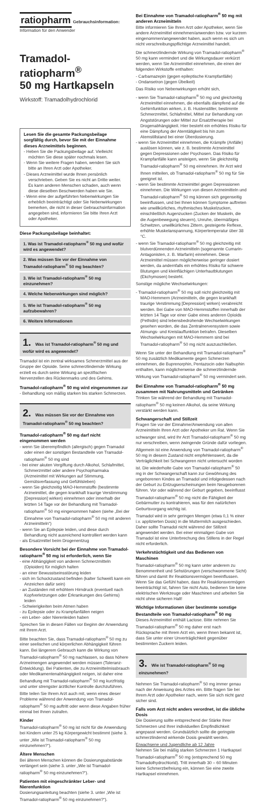ratiopharm Gebrauchsinformation: Information für den Anwender
Tramadol-ratiopharm<sup>®</sup>
50 mg Hartkapseln
Wirkstoff: Tramadolhydrochlorid
Lesen Sie die gesamte Packungsbeilage sorgfältig durch, bevor Sie mit der Einnahme dieses Arzneimittels beginnen.
- Heben Sie die Packungsbeilage auf. Vielleicht möchten Sie diese später nochmals lesen.
- Wenn Sie weitere Fragen haben, wenden Sie sich bitte an Ihren Arzt oder Apotheker.
- Dieses Arzneimittel wurde Ihnen persönlich verschrieben. Geben Sie es nicht an Dritte weiter. Es kann anderen Menschen schaden, auch wenn diese dieselben Beschwerden haben wie Sie.
- Wenn eine der aufgeführten Nebenwirkungen Sie erheblich beeinträchtigt oder Sie Nebenwirkungen bemerken, die nicht in dieser Gebrauchsinformation angegeben sind, informieren Sie bitte Ihren Arzt oder Apotheker.
Diese Packungsbeilage beinhaltet:
1. Was ist Tramadol-ratiopharm<sup>®</sup> 50 mg und wofür wird es angewendet?
2. Was müssen Sie vor der Einnahme von Tramadol-ratiopharm<sup>®</sup> 50 mg beachten?
3. Wie ist Tramadol-ratiopharm<sup>®</sup> 50 mg einzunehmen?
4. Welche Nebenwirkungen sind möglich?
5. Wie ist Tramadol-ratiopharm<sup>®</sup> 50 mg aufzubewahren?
6. Weitere Informationen
1. Was ist Tramadol-ratiopharm<sup>®</sup> 50 mg und wofür wird es angewendet?
Tramadol ist ein zentral wirksames Schmerzmittel aus der Gruppe der Opioide. Seine schmerzlindernde Wirkung erzielt es durch seine Wirkung an spezifischen Nervenzellen des Rückenmarks und des Gehirns.
Tramadol-ratiopharm<sup>®</sup> 50 mg wird eingenommen zur
- Behandlung von mäßig starken bis starken Schmerzen.
2. Was müssen Sie vor der Einnahme von Tramadol-ratiopharm<sup>®</sup> 50 mg beachten?
Tramadol-ratiopharm<sup>®</sup> 50 mg darf nicht eingenommen werden
- wenn Sie überempfindlich (allergisch) gegen Tramadol oder einen der sonstigen Bestandteile von Tramadol-ratiopharm<sup>®</sup> 50 mg sind
- bei einer akuten Vergiftung durch Alkohol, Schlafmittel, Schmerzmittel oder andere Psychopharmaka (Arzneimittel mit Wirkungen auf Stimmung, Gemütsverfassung und Gefühlsleben)
- wenn Sie gleichzeitig MAO-Hemmstoffe (bestimmte Arzneimittel, die gegen krankhaft traurige Verstimmung [Depression] wirken) einnehmen oder innerhalb der letzten 14 Tage vor der Behandlung mit Tramadol-ratiopharm<sup>®</sup> 50 mg eingenommen haben (siehe „Bei der Einnahme von Tramadol-ratiopharm<sup>®</sup> 50 mg mit anderen Arzneimitteln“)
- wenn Sie an Epilepsie leiden, und diese durch Behandlung nicht ausreichend kontrolliert werden kann
- als Ersatzmittel beim Drogenentzug
Besondere Vorsicht bei der Einnahme von Tramadol-ratiopharm<sup>®</sup> 50 mg ist erforderlich, wenn Sie
- eine Abhängigkeit von anderen Schmerzmitteln (Opioiden) für möglich halten
- an einer Bewusstseinsstörung leiden
- sich im Schockzustand befinden (kalter Schweiß kann ein Anzeichen dafür sein)
- an Zuständen mit erhöhtem Hirndruck (eventuell nach Kopfverletzungen oder Erkrankungen des Gehirns) leiden
- Schwierigkeiten beim Atmen haben
- zu Epilepsie oder zu Krampfanfällen neigen
- ein Leber- oder Nierenleiden haben
Sprechen Sie in diesen Fällen vor Beginn der Anwendung mit Ihrem Arzt.
Bitte beachten Sie, dass Tramadol-ratiopharm<sup>®</sup> 50 mg zu einer seelischen und körperlichen Abhängigkeit führen kann. Bei längerem Gebrauch kann die Wirkung von Tramadol-ratiopharm<sup>®</sup> 50 mg nachlassen, so dass höhere Arzneimengen angewendet werden müssen (Toleranz-Entwicklung). Bei Patienten, die zu Arzneimittelmissbrauch oder Medikamentenabhängigkeit neigen, ist daher eine Behandlung mit Tramadol-ratiopharm<sup>®</sup> 50 mg kurzfristig und unter strengster ärztlicher Kontrolle durchzuführen.
Bitte teilen Sie Ihrem Arzt auch mit, wenn eines dieser Probleme während der Anwendung von Tramadol-ratiopharm<sup>®</sup> 50 mg auftritt oder wenn diese Angaben früher einmal bei Ihnen zutrafen.
Kinder
Tramadol-ratiopharm<sup>®</sup> 50 mg ist nicht für die Anwendung bei Kindern unter 25 kg Körpergewicht bestimmt (siehe 3. unter „Wie ist Tramadol-ratiopharm<sup>®</sup> 50 mg einzunehmen?“).
Ältere Menschen
Bei älteren Menschen können die Dosierungsabstände verlängert sein (siehe 3. unter „Wie ist Tramadol-ratiopharm<sup>®</sup> 50 mg einzunehmen?“).
Patienten mit eingeschränkter Leber- und Nierenfunktion
Dosierungsanleitung beachten (siehe 3. unter „Wie ist Tramadol-ratiopharm<sup>®</sup> 50 mg einzunehmen?“).
Bei Einnahme von Tramadol-ratiopharm<sup>®</sup> 50 mg mit anderen Arzneimitteln
Bitte informieren Sie Ihren Arzt oder Apotheker, wenn Sie andere Arzneimittel einnehmen/anwenden bzw. vor kurzem eingenommen/angewendet haben, auch wenn es sich um nicht verschreibungspflichtige Arzneimittel handelt.
Die schmerzlindernde Wirkung von Tramadol-ratiopharm<sup>®</sup> 50 mg kann vermindert und die Wirkungsdauer verkürzt werden, wenn Sie Arzneimittel einnehmen, die einen der folgenden Wirkstoffe enthalten:
- Carbamazepin (gegen epileptische Krampfanfälle)
- Ondansetron (gegen Übelkeit)
Das Risiko von Nebenwirkungen erhöht sich,
- wenn Sie Tramadol-ratiopharm<sup>®</sup> 50 mg und gleichzeitig Arzneimittel einnehmen, die ebenfalls dämpfend auf die Gehirnfunktion wirken, z. B. Hustenstiller, bestimmte Schmerzmittel, Schlafmittel, Mittel zur Behandlung von Angststörungen oder Mittel zur Ersatztherapie bei Drogenabhängigkeit. Hier besteht ein erhöhtes Risiko für eine Dämpfung der Atemtätigkeit bis hin zum Atemstillstand bei einer Überdosierung.
- wenn Sie Arzneimittel einnehmen, die Krämpfe (Anfälle) auslösen können, wie z. B. bestimmte Arzneimittel gegen Depressionen oder Psychosen. Das Risiko für Krampfanfälle kann ansteigen, wenn Sie gleichzeitig Tramadol-ratiopharm<sup>®</sup> 50 mg einnehmen. Ihr Arzt wird Ihnen mitteilen, ob Tramadol-ratiopharm<sup>®</sup> 50 mg für Sie geeignet ist.
- wenn Sie bestimmte Arzneimittel gegen Depressionen einnehmen. Die Wirkungen von diesen Arzneimitteln und Tramadol-ratiopharm<sup>®</sup> 50 mg können sich gegenseitig beeinflussen, und bei Ihnen können Symptome auftreten wie unwillkürliches, rhythmisches Muskelzucken, einschließlich Augenzucken (Zucken der Muskeln, die die Augenbewegung steuern), Unruhe, übermäßiges Schwitzen, unwillkürliches Zittern, gesteigerte Reflexe, erhöhte Muskelanspannung, Körpertemperatur über 38 °C.
- wenn Sie Tramadol-ratiopharm<sup>®</sup> 50 mg gleichzeitig mit blutverdünnenden Arzneimitteln (sogenannte Cumarin-Antagonisten, z. B. Warfarin) einnehmen. Diese Arzneimittel müssen möglicherweise geringer dosiert werden, da andernfalls ein erhöhtes Risiko für schwere Blutungen und kleinflächigen Unterhautblutungen (Ekchymosen) besteht.
Sonstige mögliche Wechselwirkungen:
- Tramadol-ratiopharm<sup>®</sup> 50 mg soll nicht gleichzeitig mit MAO-Hemmern (Arzneimitteln, die gegen krankhaft traurige Verstimmung [Depression] wirken) verabreicht werden. Bei Gabe von MAO-Hemmstoffen innerhalb der letzten 14 Tage vor einer Gabe eines anderen Opioids (Pethidin) sind lebensbedrohende Wechselwirkungen gesehen worden, die das Zentralnervensystem sowie Atmungs- und Kreislauffunktion betrafen. Dieselben Wechselwirkungen mit MAO-Hemmern sind bei Tramadol-ratiopharm<sup>®</sup> 50 mg nicht auszuschließen.
Wenn Sie unter der Behandlung mit Tramadol-ratiopharm<sup>®</sup> 50 mg zusätzlich Medikamente gegen Schmerzen einnehmen, die Buprenorphin, Pentazocin oder Nalbuphin enthalten, kann möglicherweise die schmerzlindernde Wirkung von Tramadol-ratiopharm<sup>®</sup> 50 mg vermindert sein.
Bei Einnahme von Tramadol-ratiopharm<sup>®</sup> 50 mg zusammen mit Nahrungsmitteln und Getränken
Trinken Sie während der Behandlung mit Tramadol-ratiopharm<sup>®</sup> 50 mg keinen Alkohol, da seine Wirkung verstärkt werden kann.
Schwangerschaft und Stillzeit
Fragen Sie vor der Einnahme/Anwendung von allen Arzneimitteln Ihren Arzt oder Apotheker um Rat. Wenn Sie schwanger sind, wird Ihr Arzt Tramadol-ratiopharm<sup>®</sup> 50 mg nur verschreiben, wenn zwingende Gründe dafür vorliegen. Allgemein ist eine Anwendung von Tramadol-ratiopharm<sup>®</sup> 50 mg in diesem Zustand nicht empfehlenswert, da die Verträglichkeit bei Schwangeren nicht untersucht worden ist. Die wiederholte Gabe von Tramadol-ratiopharm<sup>®</sup> 50 mg in der Schwangerschaft kann zur Gewöhnung des ungeborenen Kindes an Tramadol und infolgedessen nach der Geburt zu Entzugserscheinungen beim Neugeborenen führen. Vor oder während der Geburt gegeben, beeinflusst Tramadol-ratiopharm<sup>®</sup> 50 mg nicht die Fähigkeit der Gebärmutter zu kontrahieren, was für den natürlichen Geburtsvorgang wichtig ist.
Tramadol wird in sehr geringen Mengen (etwa 0,1 % einer i.v. applizierten Dosis) in die Muttermilch ausgeschieden. Daher sollte Tramadol nicht während der Stillzeit angewendet werden. Bei einer einmaligen Gabe von Tramadol ist eine Unterbrechung des Stillens in der Regel nicht erforderlich.
Verkehrstüchtigkeit und das Bedienen von Maschinen
Tramadol-ratiopharm<sup>®</sup> 50 mg kann unter anderem zu Benommenheit und Sehstörungen (verschwommene Sicht) führen und damit Ihr Reaktionsvermögen beeinflussen. Wenn Sie das Gefühl haben, dass Ihr Reaktionsvermögen beeinträchtigt ist, fahren Sie nicht Auto, bedienen Sie keine elektrischen Werkzeuge oder Maschinen und arbeiten Sie nicht ohne sicheren Halt!
Wichtige Informationen über bestimmte sonstige Bestandteile von Tramadol-ratiopharm<sup>®</sup> 50 mg
Dieses Arzneimittel enthält Lactose. Bitte nehmen Sie Tramadol-ratiopharm<sup>®</sup> 50 mg daher erst nach Rücksprache mit Ihrem Arzt ein, wenn Ihnen bekannt ist, dass Sie unter einer Unverträglichkeit gegenüber bestimmten Zuckern leiden.
3. Wie ist Tramadol-ratiopharm<sup>®</sup> 50 mg einzunehmen?
Nehmen Sie Tramadol-ratiopharm<sup>®</sup> 50 mg immer genau nach der Anweisung des Arztes ein. Bitte fragen Sie bei Ihrem Arzt oder Apotheker nach, wenn Sie sich nicht ganz sicher sind.
Falls vom Arzt nicht anders verordnet, ist die übliche Dosis
Die Dosierung sollte entsprechend der Stärke Ihrer Schmerzen und Ihrer individuellen Empfindlichkeit angepasst werden. Grundsätzlich sollte die geringste schmerzlindernd wirkende Dosis gewählt werden.
Erwachsene und Jugendliche ab 12 Jahre
Nehmen Sie bei mäßig starken Schmerzen 1 Hartkapsel Tramadol-ratiopharm<sup>®</sup> 50 mg (entsprechend 50 mg Tramadolhydrochlorid). Tritt innerhalb 30 – 60 Minuten keine Schmerzbefreiung ein, können Sie eine zweite Hartkapsel einnehmen.